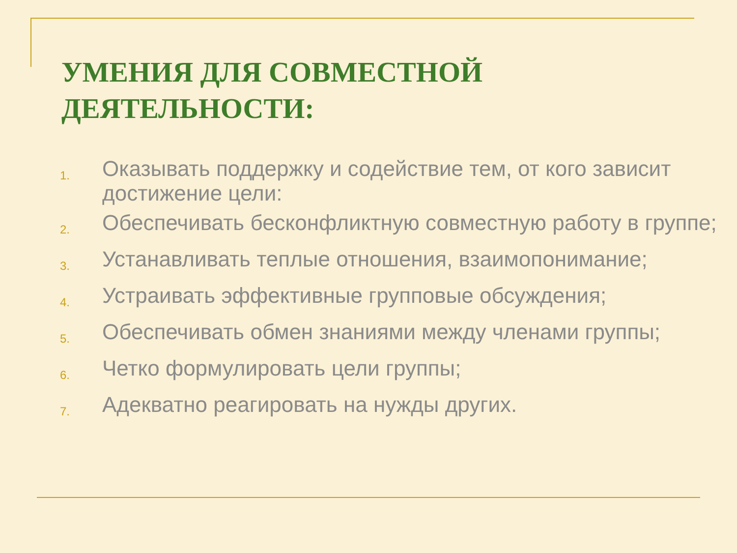УМЕНИЯ ДЛЯ СОВМЕСТНОЙ
ДЕЯТЕЛЬНОСТИ:
1. Оказывать поддержку и содействие тем, от кого зависит достижение цели:
2. Обеспечивать бесконфликтную совместную работу в группе;
3. Устанавливать теплые отношения, взаимопонимание;
4. Устраивать эффективные групповые обсуждения;
5. Обеспечивать обмен знаниями между членами группы;
6. Четко формулировать цели группы;
7. Адекватно реагировать на нужды других.